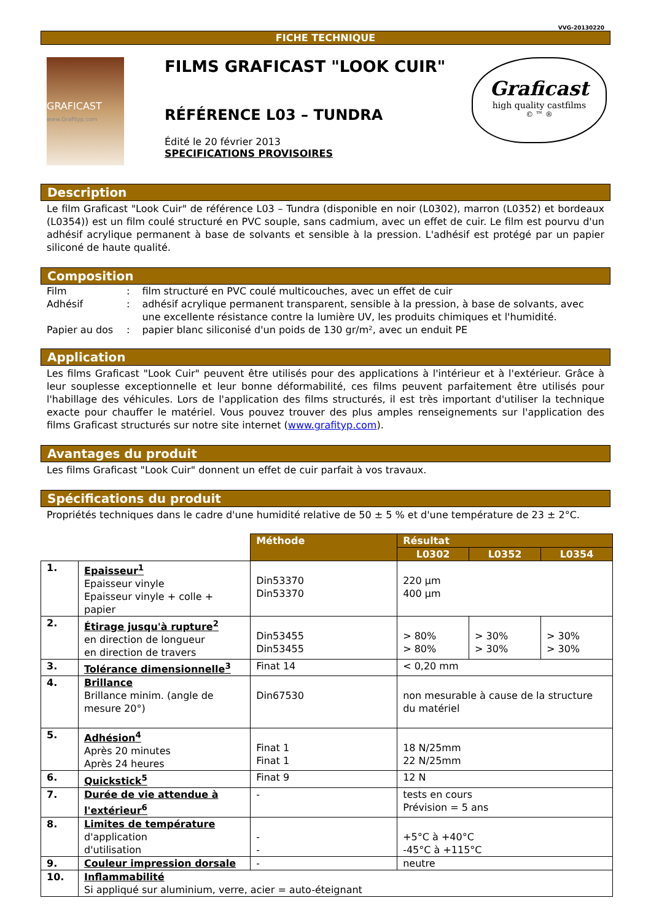VVG-20130220
FICHE TECHNIQUE
GRAFICAST
www.Grafityp.com
FILMS GRAFICAST "LOOK CUIR"
RÉFÉRENCE L03 – TUNDRA
Édité le 20 février 2013
SPECIFICATIONS PROVISOIRES
Graficast
high quality castfilms
© ™ ®
Description
Le film Graficast "Look Cuir" de référence L03 – Tundra (disponible en noir (L0302), marron (L0352) et bordeaux (L0354)) est un film coulé structuré en PVC souple, sans cadmium, avec un effet de cuir. Le film est pourvu d'un adhésif acrylique permanent à base de solvants et sensible à la pression. L'adhésif est protégé par un papier siliconé de haute qualité.
Composition
| Film | : | film structuré en PVC coulé multicouches, avec un effet de cuir |
| Adhésif | : | adhésif acrylique permanent transparent, sensible à la pression, à base de solvants, avec une excellente résistance contre la lumière UV, les produits chimiques et l'humidité. |
| Papier au dos | : | papier blanc siliconisé d'un poids de 130 gr/m², avec un enduit PE |
Application
Les films Graficast "Look Cuir" peuvent être utilisés pour des applications à l'intérieur et à l'extérieur. Grâce à leur souplesse exceptionnelle et leur bonne déformabilité, ces films peuvent parfaitement être utilisés pour l'habillage des véhicules. Lors de l'application des films structurés, il est très important d'utiliser la technique exacte pour chauffer le matériel. Vous pouvez trouver des plus amples renseignements sur l'application des films Graficast structurés sur notre site internet (www.grafityp.com).
Avantages du produit
Les films Graficast "Look Cuir" donnent un effet de cuir parfait à vos travaux.
Spécifications du produit
Propriétés techniques dans le cadre d'une humidité relative de 50 ± 5 % et d'une température de 23 ± 2°C.
| | | Méthode | Résultat | | |
| | | | L0302 | L0352 | L0354 |
| 1. | Epaisseur<sup>1</sup> Epaisseur vinyle Epaisseur vinyle + colle + papier | Din53370 Din53370 | 220 µm 400 µm | | |
| 2. | Étirage jusqu'à rupture<sup>2</sup> en direction de longueur en direction de travers | Din53455 Din53455 | > 80% > 80% | > 30% > 30% | > 30% > 30% |
| 3. | Tolérance dimensionnelle<sup>3</sup> | Finat 14 | < 0,20 mm | | |
| 4. | Brillance Brillance minim. (angle de mesure 20°) | Din67530 | non mesurable à cause de la structure du matériel | | |
| 5. | Adhésion<sup>4</sup> Après 20 minutes Après 24 heures | Finat 1 Finat 1 | 18 N/25mm 22 N/25mm | | |
| 6. | Quickstick<sup>5</sup> | Finat 9 | 12 N | | |
| 7. | Durée de vie attendue à l'extérieur<sup>6</sup> | - | tests en cours Prévision = 5 ans | | |
| 8. | Limites de température d'application d'utilisation | - - | +5°C à +40°C -45°C à +115°C | | |
| 9. | Couleur impression dorsale | - | neutre | | |
| 10. | Inflammabilité Si appliqué sur aluminium, verre, acier = auto-éteignant | | | | |